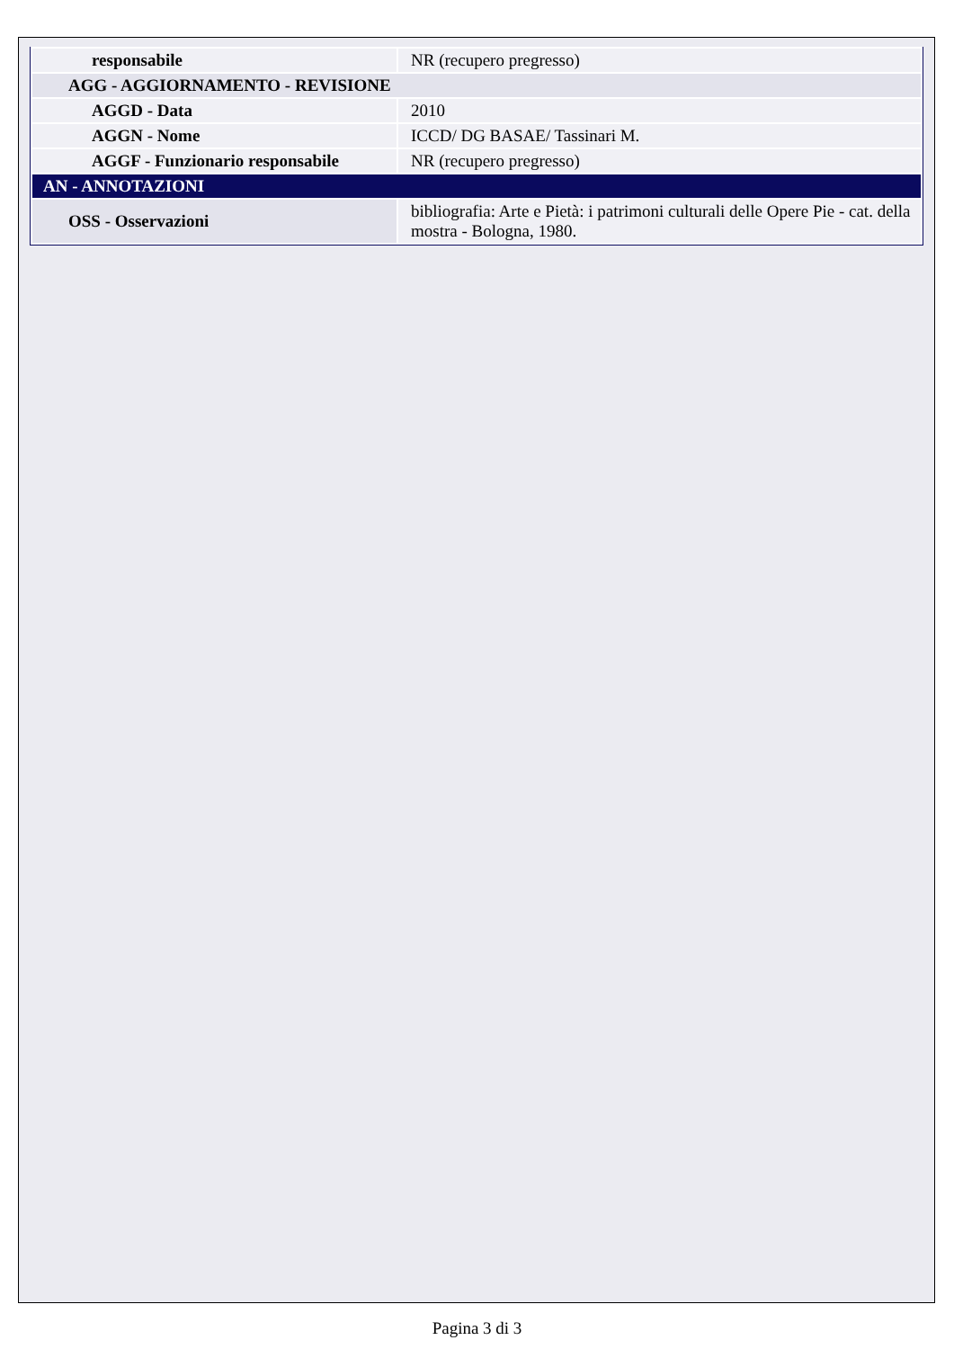| responsabile | NR (recupero pregresso) |
| AGG - AGGIORNAMENTO - REVISIONE | |
| AGGD - Data | 2010 |
| AGGN - Nome | ICCD/ DG BASAE/ Tassinari M. |
| AGGF - Funzionario responsabile | NR (recupero pregresso) |
| AN - ANNOTAZIONI | |
| OSS - Osservazioni | bibliografia: Arte e Pietà: i patrimoni culturali delle Opere Pie - cat. della mostra - Bologna, 1980. |
Pagina 3 di 3